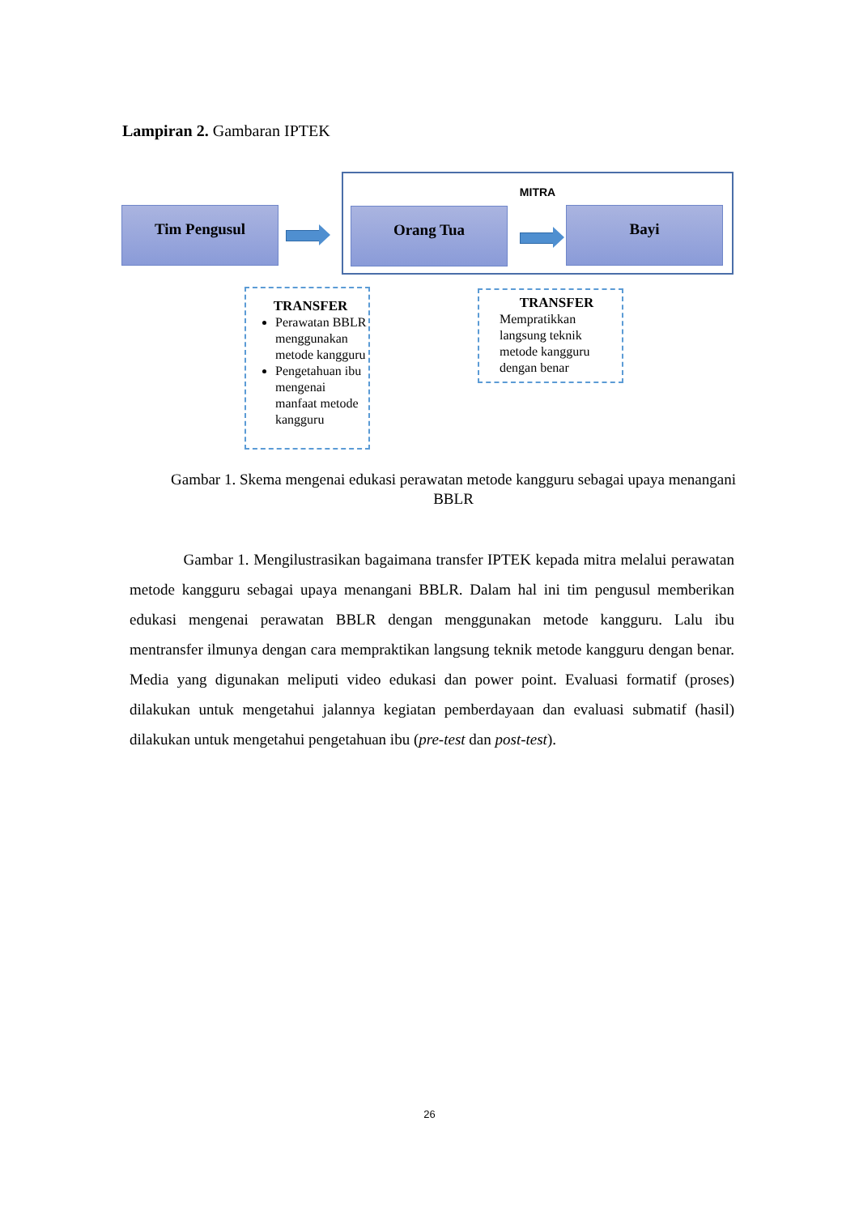Lampiran 2. Gambaran IPTEK
MITRA
Tim Pengusul Orang Tua Bayi
TRANSFER
Perawatan BBLR menggunakan metode kangguru
Pengetahuan ibu mengenai manfaat metode kangguru
TRANSFER
Mempratikkan langsung teknik metode kangguru dengan benar
Gambar 1. Skema mengenai edukasi perawatan metode kangguru sebagai upaya menangani BBLR
Gambar 1. Mengilustrasikan bagaimana transfer IPTEK kepada mitra melalui perawatan metode kangguru sebagai upaya menangani BBLR. Dalam hal ini tim pengusul memberikan edukasi mengenai perawatan BBLR dengan menggunakan metode kangguru. Lalu ibu mentransfer ilmunya dengan cara mempraktikan langsung teknik metode kangguru dengan benar. Media yang digunakan meliputi video edukasi dan power point. Evaluasi formatif (proses) dilakukan untuk mengetahui jalannya kegiatan pemberdayaan dan evaluasi submatif (hasil) dilakukan untuk mengetahui pengetahuan ibu (pre-test dan post-test).
26